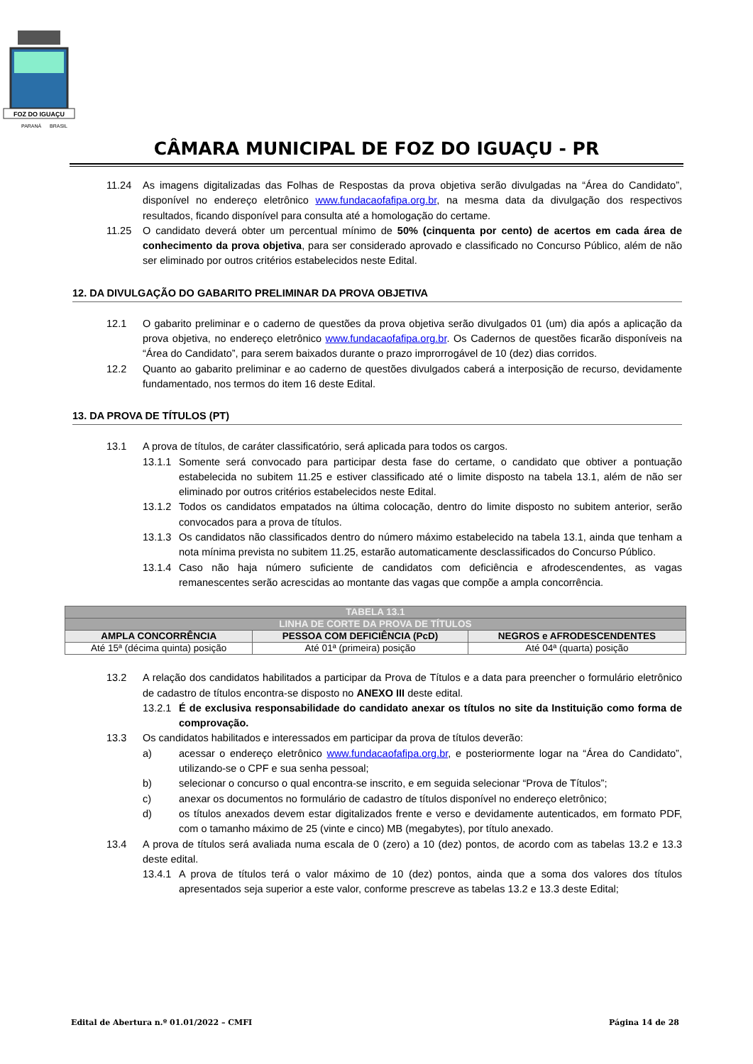FOZ DO IGUAÇU
PARANÁ
BRASIL
CÂMARA MUNICIPAL DE FOZ DO IGUAÇU - PR
11.24 As imagens digitalizadas das Folhas de Respostas da prova objetiva serão divulgadas na “Área do Candidato”, disponível no endereço eletrônico www.fundacaofafipa.org.br, na mesma data da divulgação dos respectivos resultados, ficando disponível para consulta até a homologação do certame.
11.25 O candidato deverá obter um percentual mínimo de 50% (cinquenta por cento) de acertos em cada área de conhecimento da prova objetiva, para ser considerado aprovado e classificado no Concurso Público, além de não ser eliminado por outros critérios estabelecidos neste Edital.
12. DA DIVULGAÇÃO DO GABARITO PRELIMINAR DA PROVA OBJETIVA
12.1 O gabarito preliminar e o caderno de questões da prova objetiva serão divulgados 01 (um) dia após a aplicação da prova objetiva, no endereço eletrônico www.fundacaofafipa.org.br. Os Cadernos de questões ficarão disponíveis na “Área do Candidato”, para serem baixados durante o prazo improrrogável de 10 (dez) dias corridos.
12.2 Quanto ao gabarito preliminar e ao caderno de questões divulgados caberá a interposição de recurso, devidamente fundamentado, nos termos do item 16 deste Edital.
13. DA PROVA DE TÍTULOS (PT)
13.1 A prova de títulos, de caráter classificatório, será aplicada para todos os cargos.
13.1.1 Somente será convocado para participar desta fase do certame, o candidato que obtiver a pontuação estabelecida no subitem 11.25 e estiver classificado até o limite disposto na tabela 13.1, além de não ser eliminado por outros critérios estabelecidos neste Edital.
13.1.2 Todos os candidatos empatados na última colocação, dentro do limite disposto no subitem anterior, serão convocados para a prova de títulos.
13.1.3 Os candidatos não classificados dentro do número máximo estabelecido na tabela 13.1, ainda que tenham a nota mínima prevista no subitem 11.25, estarão automaticamente desclassificados do Concurso Público.
13.1.4 Caso não haja número suficiente de candidatos com deficiência e afrodescendentes, as vagas remanescentes serão acrescidas ao montante das vagas que compõe a ampla concorrência.
| TABELA 13.1 | | |
| LINHA DE CORTE DA PROVA DE TÍTULOS | | |
| AMPLA CONCORRÊNCIA | PESSOA COM DEFICIÊNCIA (PcD) | NEGROS e AFRODESCENDENTES |
| Até 15ª (décima quinta) posição | Até 01ª (primeira) posição | Até 04ª (quarta) posição |
13.2 A relação dos candidatos habilitados a participar da Prova de Títulos e a data para preencher o formulário eletrônico de cadastro de títulos encontra-se disposto no ANEXO III deste edital.
13.2.1 É de exclusiva responsabilidade do candidato anexar os títulos no site da Instituição como forma de comprovação.
13.3 Os candidatos habilitados e interessados em participar da prova de títulos deverão:
a) acessar o endereço eletrônico www.fundacaofafipa.org.br, e posteriormente logar na “Área do Candidato”, utilizando-se o CPF e sua senha pessoal;
b) selecionar o concurso o qual encontra-se inscrito, e em seguida selecionar “Prova de Títulos”;
c) anexar os documentos no formulário de cadastro de títulos disponível no endereço eletrônico;
d) os títulos anexados devem estar digitalizados frente e verso e devidamente autenticados, em formato PDF, com o tamanho máximo de 25 (vinte e cinco) MB (megabytes), por título anexado.
13.4 A prova de títulos será avaliada numa escala de 0 (zero) a 10 (dez) pontos, de acordo com as tabelas 13.2 e 13.3 deste edital.
13.4.1 A prova de títulos terá o valor máximo de 10 (dez) pontos, ainda que a soma dos valores dos títulos apresentados seja superior a este valor, conforme prescreve as tabelas 13.2 e 13.3 deste Edital;
Edital de Abertura n.º 01.01/2022 – CMFI Página 14 de 28